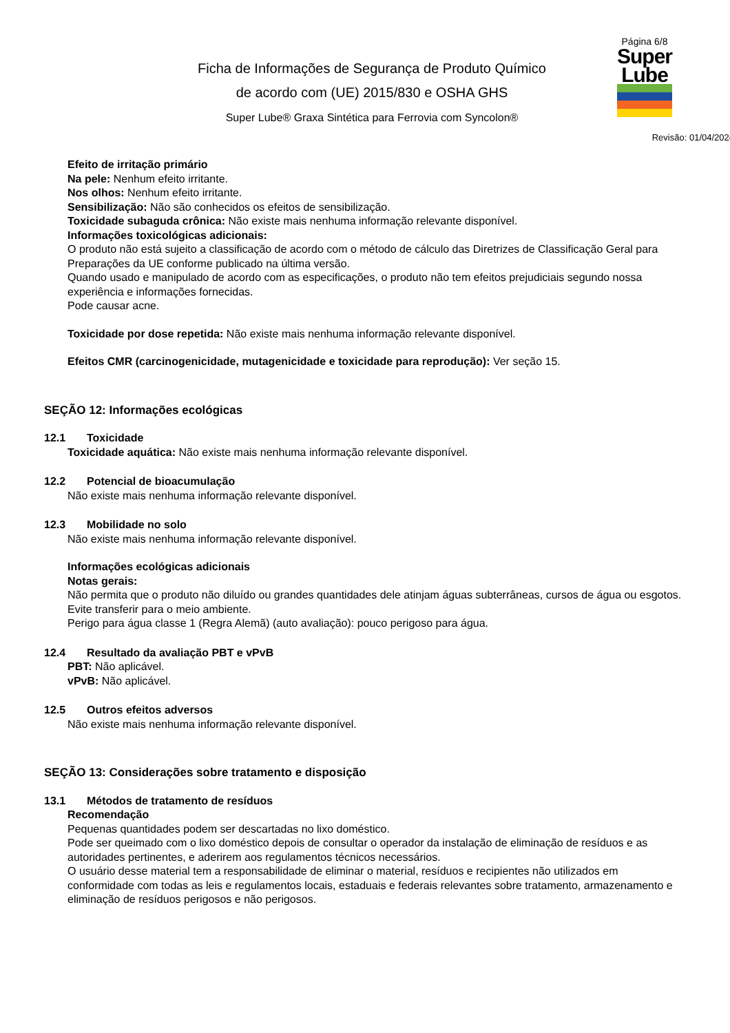Ficha de Informações de Segurança de Produto Químico
de acordo com (UE) 2015/830 e OSHA GHS
Super Lube® Graxa Sintética para Ferrovia com Syncolon®
Página 6/8
Super
Lube
Revisão: 01/04/2024
Efeito de irritação primário
Na pele: Nenhum efeito irritante.
Nos olhos: Nenhum efeito irritante.
Sensibilização: Não são conhecidos os efeitos de sensibilização.
Toxicidade subaguda crônica: Não existe mais nenhuma informação relevante disponível.
Informações toxicológicas adicionais:
O produto não está sujeito a classificação de acordo com o método de cálculo das Diretrizes de Classificação Geral para Preparações da UE conforme publicado na última versão.
Quando usado e manipulado de acordo com as especificações, o produto não tem efeitos prejudiciais segundo nossa experiência e informações fornecidas.
Pode causar acne.
Toxicidade por dose repetida: Não existe mais nenhuma informação relevante disponível.
Efeitos CMR (carcinogenicidade, mutagenicidade e toxicidade para reprodução): Ver seção 15.
SEÇÃO 12: Informações ecológicas
12.1 Toxicidade
Toxicidade aquática: Não existe mais nenhuma informação relevante disponível.
12.2 Potencial de bioacumulação
Não existe mais nenhuma informação relevante disponível.
12.3 Mobilidade no solo
Não existe mais nenhuma informação relevante disponível.
Informações ecológicas adicionais
Notas gerais:
Não permita que o produto não diluído ou grandes quantidades dele atinjam águas subterrâneas, cursos de água ou esgotos.
Evite transferir para o meio ambiente.
Perigo para água classe 1 (Regra Alemã) (auto avaliação): pouco perigoso para água.
12.4 Resultado da avaliação PBT e vPvB
PBT: Não aplicável.
vPvB: Não aplicável.
12.5 Outros efeitos adversos
Não existe mais nenhuma informação relevante disponível.
SEÇÃO 13: Considerações sobre tratamento e disposição
13.1 Métodos de tratamento de resíduos
Recomendação
Pequenas quantidades podem ser descartadas no lixo doméstico.
Pode ser queimado com o lixo doméstico depois de consultar o operador da instalação de eliminação de resíduos e as autoridades pertinentes, e aderirem aos regulamentos técnicos necessários.
O usuário desse material tem a responsabilidade de eliminar o material, resíduos e recipientes não utilizados em conformidade com todas as leis e regulamentos locais, estaduais e federais relevantes sobre tratamento, armazenamento e eliminação de resíduos perigosos e não perigosos.